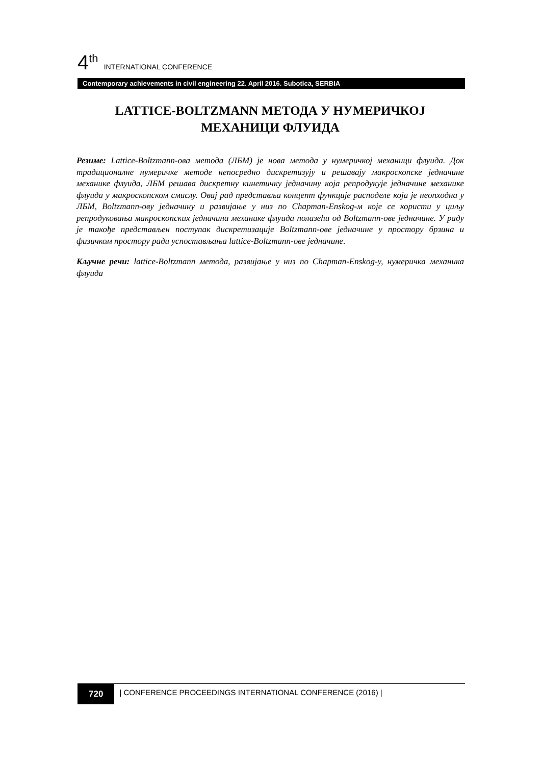4<sup>th</sup> INTERNATIONAL CONFERENCE
Contemporary achievements in civil engineering 22. April 2016. Subotica, SERBIA
LATTICE-BOLTZMANN МЕТОДА У НУМЕРИЧКОЈ МЕХАНИЦИ ФЛУИДА
Резиме: Lattice-Boltzmann-ова метода (ЛБМ) је нова метода у нумеричкој механици флуида. Док традиционалне нумеричке методе непосредно дискретизују и решавају макроскопске једначине механике флуида, ЛБМ решава дискретну кинетичку једначину која репродукује једначине механике флуида у макроскопском смислу. Овај рад представља концепт функције расподеле која је неопходна у ЛБМ, Boltzmann-ову једначину и развијање у низ по Chapman-Enskog-м које се користи у циљу репродуковања макроскопских једначина механике флуида полазећи од Boltzmann-ове једначине. У раду је такође представљен поступак дискретизације Boltzmann-ове једначине у простору брзина и физичком простору ради успостављања lattice-Boltzmann-ове једначине.
Кључне речи: lattice-Boltzmann метода, развијање у низ по Chapman-Enskog-у, нумеричка механика флуида
720 | CONFERENCE PROCEEDINGS INTERNATIONAL CONFERENCE (2016) |